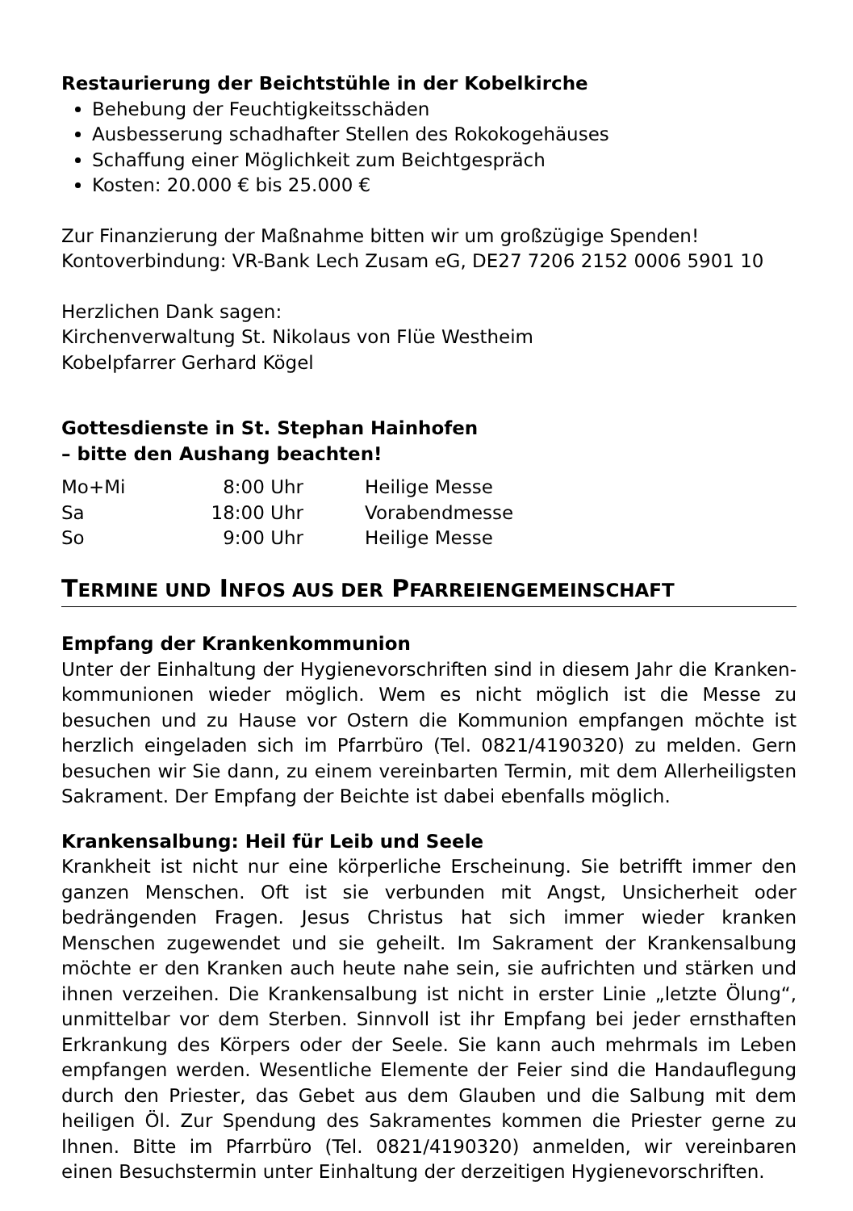Restaurierung der Beichtstühle in der Kobelkirche
Behebung der Feuchtigkeitsschäden
Ausbesserung schadhafter Stellen des Rokokogehäuses
Schaffung einer Möglichkeit zum Beichtgespräch
Kosten: 20.000 € bis 25.000 €
Zur Finanzierung der Maßnahme bitten wir um großzügige Spenden!
Kontoverbindung: VR-Bank Lech Zusam eG, DE27 7206 2152 0006 5901 10
Herzlichen Dank sagen:
Kirchenverwaltung St. Nikolaus von Flüe Westheim
Kobelpfarrer Gerhard Kögel
Gottesdienste in St. Stephan Hainhofen
– bitte den Aushang beachten!
| Mo+Mi | 8:00 Uhr | Heilige Messe |
| Sa | 18:00 Uhr | Vorabendmesse |
| So | 9:00 Uhr | Heilige Messe |
TERMINE UND INFOS AUS DER PFARREIENGEMEINSCHAFT
Empfang der Krankenkommunion
Unter der Einhaltung der Hygienevorschriften sind in diesem Jahr die Kranken­kommunionen wieder möglich. Wem es nicht möglich ist die Messe zu besuchen und zu Hause vor Ostern die Kommunion empfangen möchte ist herzlich eingeladen sich im Pfarrbüro (Tel. 0821/4190320) zu melden. Gern besuchen wir Sie dann, zu einem vereinbarten Termin, mit dem Allerheiligsten Sakrament. Der Empfang der Beichte ist dabei ebenfalls möglich.
Krankensalbung: Heil für Leib und Seele
Krankheit ist nicht nur eine körperliche Erscheinung. Sie betrifft immer den ganzen Menschen. Oft ist sie verbunden mit Angst, Unsicherheit oder bedrängenden Fragen. Jesus Christus hat sich immer wieder kranken Menschen zugewendet und sie geheilt. Im Sakrament der Krankensalbung möchte er den Kranken auch heute nahe sein, sie aufrichten und stärken und ihnen verzeihen. Die Krankensalbung ist nicht in erster Linie „letzte Ölung“, unmittelbar vor dem Sterben. Sinnvoll ist ihr Empfang bei jeder ernsthaften Erkrankung des Körpers oder der Seele. Sie kann auch mehrmals im Leben empfangen werden. Wesentliche Elemente der Feier sind die Handauflegung durch den Priester, das Gebet aus dem Glauben und die Salbung mit dem heiligen Öl. Zur Spendung des Sakramentes kommen die Priester gerne zu Ihnen. Bitte im Pfarrbüro (Tel. 0821/4190320) anmelden, wir vereinbaren einen Besuchstermin unter Einhaltung der derzeitigen Hygienevorschriften.